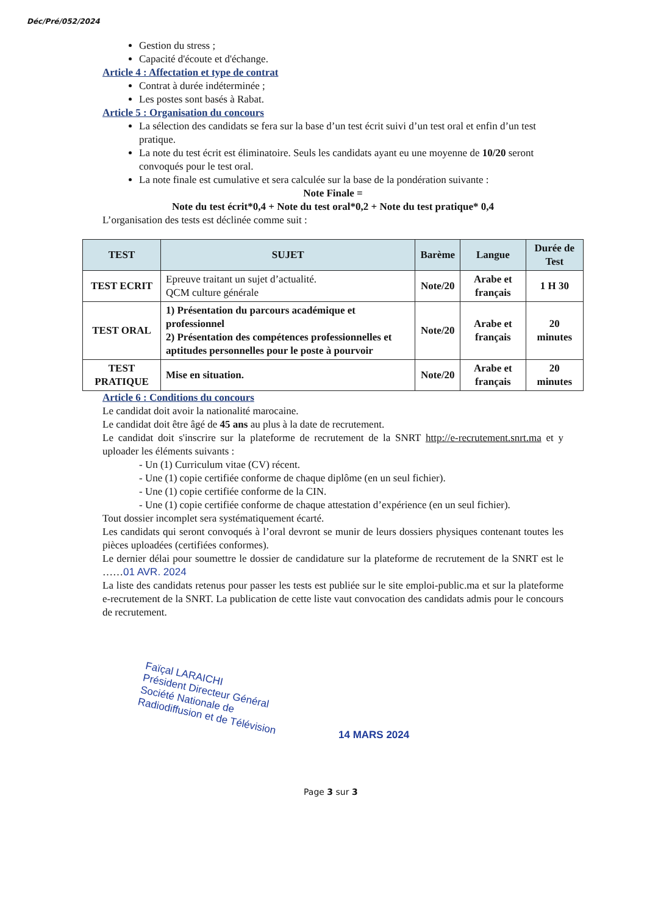Déc/Pré/052/2024
Gestion du stress ;
Capacité d'écoute et d'échange.
Article 4 : Affectation et type de contrat
Contrat à durée indéterminée ;
Les postes sont basés à Rabat.
Article 5 : Organisation du concours
La sélection des candidats se fera sur la base d’un test écrit suivi d’un test oral et enfin d’un test pratique.
La note du test écrit est éliminatoire. Seuls les candidats ayant eu une moyenne de 10/20 seront convoqués pour le test oral.
La note finale est cumulative et sera calculée sur la base de la pondération suivante :
Note Finale =
Note du test écrit*0,4 + Note du test oral*0,2 + Note du test pratique* 0,4
L’organisation des tests est déclinée comme suit :
| TEST | SUJET | Barème | Langue | Durée de Test |
| --- | --- | --- | --- | --- |
| TEST ECRIT | Epreuve traitant un sujet d’actualité. QCM culture générale | Note/20 | Arabe et français | 1 H 30 |
| TEST ORAL | 1) Présentation du parcours académique et professionnel 2) Présentation des compétences professionnelles et aptitudes personnelles pour le poste à pourvoir | Note/20 | Arabe et français | 20 minutes |
| TEST PRATIQUE | Mise en situation. | Note/20 | Arabe et français | 20 minutes |
Article 6 : Conditions du concours
Le candidat doit avoir la nationalité marocaine.
Le candidat doit être âgé de 45 ans au plus à la date de recrutement.
Le candidat doit s'inscrire sur la plateforme de recrutement de la SNRT http://e-recrutement.snrt.ma et y uploader les éléments suivants :
- Un (1) Curriculum vitae (CV) récent.
- Une (1) copie certifiée conforme de chaque diplôme (en un seul fichier).
- Une (1) copie certifiée conforme de la CIN.
- Une (1) copie certifiée conforme de chaque attestation d’expérience (en un seul fichier).
Tout dossier incomplet sera systématiquement écarté.
Les candidats qui seront convoqués à l’oral devront se munir de leurs dossiers physiques contenant toutes les pièces uploadées (certifiées conformes).
Le dernier délai pour soumettre le dossier de candidature sur la plateforme de recrutement de la SNRT est le ……01 AVR. 2024
La liste des candidats retenus pour passer les tests est publiée sur le site emploi-public.ma et sur la plateforme e-recrutement de la SNRT. La publication de cette liste vaut convocation des candidats admis pour le concours de recrutement.
Faïçal LARAICHI
Président Directeur Général
Société Nationale de
Radiodiffusion et de Télévision
14 MARS 2024
Page 3 sur 3